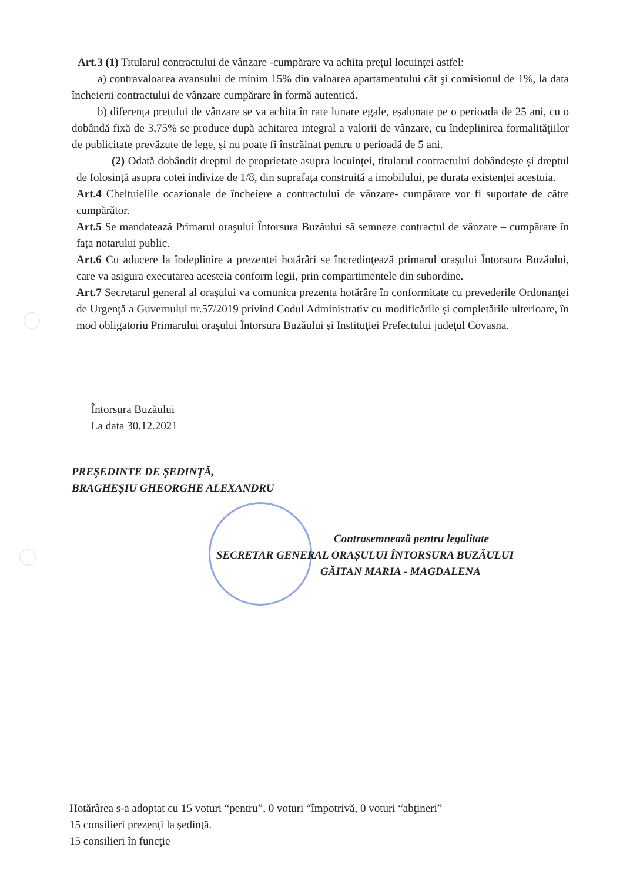Art.3 (1) Titularul contractului de vânzare -cumpărare va achita prețul locuinței astfel:
a) contravaloarea avansului de minim 15% din valoarea apartamentului cât şi comisionul de 1%, la data încheierii contractului de vânzare cumpărare în formă autentică.
b) diferența prețului de vânzare se va achita în rate lunare egale, eșalonate pe o perioada de 25 ani, cu o dobândă fixă de 3,75% se produce după achitarea integral a valorii de vânzare, cu îndeplinirea formalităţiilor de publicitate prevăzute de lege, și nu poate fi înstrăinat pentru o perioadă de 5 ani.
(2) Odată dobândit dreptul de proprietate asupra locuinței, titularul contractului dobândește și dreptul de folosință asupra cotei indivize de 1/8, din suprafața construită a imobilului, pe durata existenței acestuia.
Art.4 Cheltuielile ocazionale de încheiere a contractului de vânzare- cumpărare vor fi suportate de către cumpărător.
Art.5 Se mandatează Primarul oraşului Întorsura Buzăului să semneze contractul de vânzare – cumpărare în fața notarului public.
Art.6 Cu aducere la îndeplinire a prezentei hotărâri se încredinţează primarul oraşului Întorsura Buzăului, care va asigura executarea acesteia conform legii, prin compartimentele din subordine.
Art.7 Secretarul general al oraşului va comunica prezenta hotărâre în conformitate cu prevederile Ordonanţei de Urgenţă a Guvernului nr.57/2019 privind Codul Administrativ cu modificările și completările ulterioare, în mod obligatoriu Primarului oraşului Întorsura Buzăului și Instituţiei Prefectului judeţul Covasna.
Întorsura Buzăului
La data 30.12.2021
PREŞEDINTE DE ŞEDINŢĂ,
BRAGHEȘIU GHEORGHE ALEXANDRU
Contrasemnează pentru legalitate
SECRETAR GENERAL ORAȘULUI ÎNTORSURA BUZĂULUI
GĂITAN MARIA - MAGDALENA
Hotărârea s-a adoptat cu 15 voturi “pentru”, 0 voturi “împotrivă, 0 voturi “abţineri”
15 consilieri prezenţi la şedinţă.
15 consilieri în funcţie